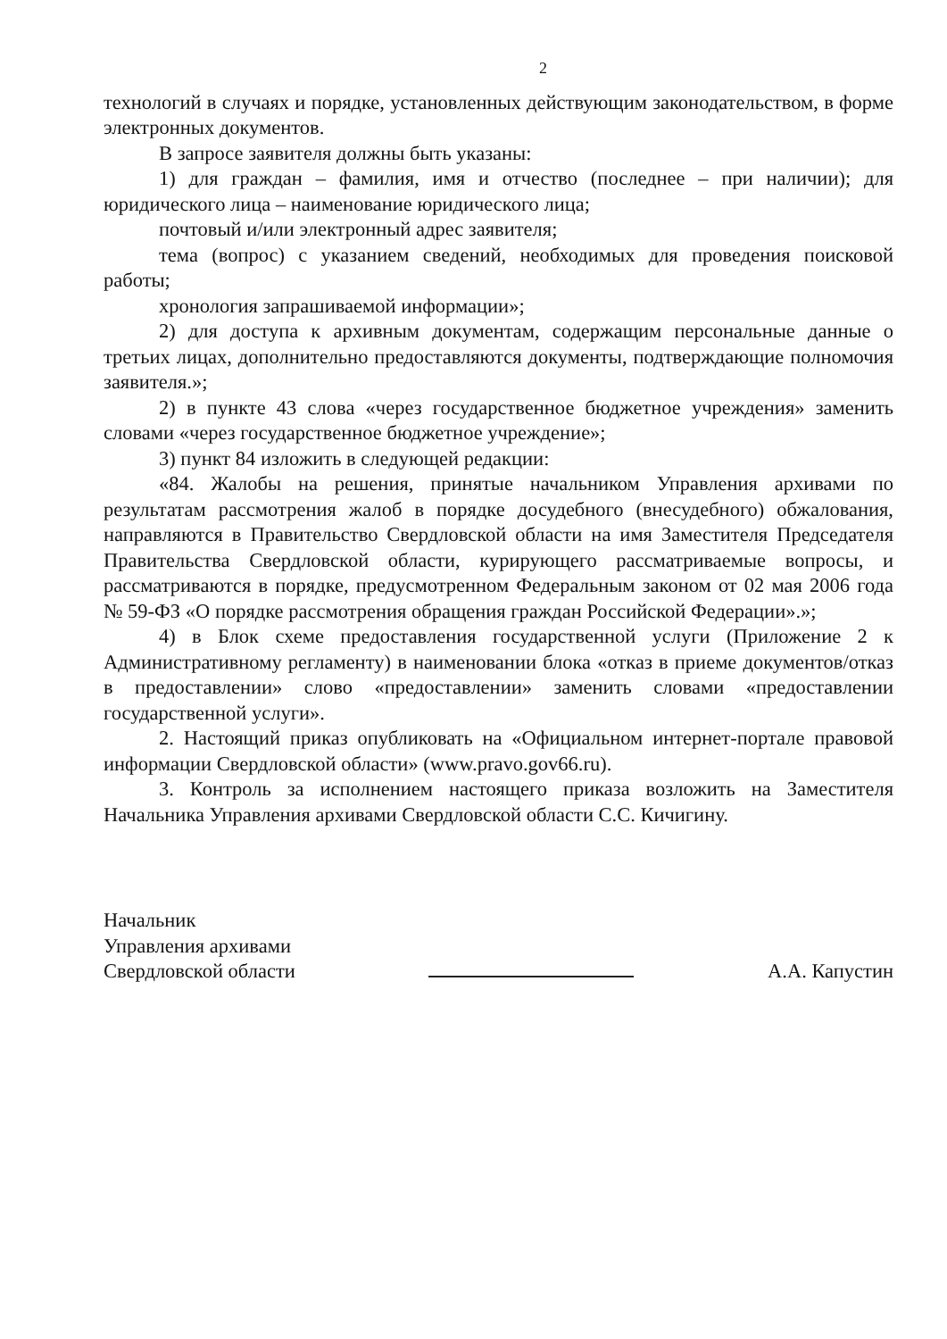2
технологий в случаях и порядке, установленных действующим законодательством, в форме электронных документов.
В запросе заявителя должны быть указаны:
1) для граждан – фамилия, имя и отчество (последнее – при наличии); для юридического лица – наименование юридического лица;
почтовый и/или электронный адрес заявителя;
тема (вопрос) с указанием сведений, необходимых для проведения поисковой работы;
хронология запрашиваемой информации»;
2) для доступа к архивным документам, содержащим персональные данные о третьих лицах, дополнительно предоставляются документы, подтверждающие полномочия заявителя.»;
2) в пункте 43 слова «через государственное бюджетное учреждения» заменить словами «через государственное бюджетное учреждение»;
3) пункт 84 изложить в следующей редакции:
«84. Жалобы на решения, принятые начальником Управления архивами по результатам рассмотрения жалоб в порядке досудебного (внесудебного) обжалования, направляются в Правительство Свердловской области на имя Заместителя Председателя Правительства Свердловской области, курирующего рассматриваемые вопросы, и рассматриваются в порядке, предусмотренном Федеральным законом от 02 мая 2006 года № 59-ФЗ «О порядке рассмотрения обращения граждан Российской Федерации».»;
4) в Блок схеме предоставления государственной услуги (Приложение 2 к Административному регламенту) в наименовании блока «отказ в приеме документов/отказ в предоставлении» слово «предоставлении» заменить словами «предоставлении государственной услуги».
2. Настоящий приказ опубликовать на «Официальном интернет-портале правовой информации Свердловской области» (www.pravo.gov66.ru).
3. Контроль за исполнением настоящего приказа возложить на Заместителя Начальника Управления архивами Свердловской области С.С. Кичигину.
Начальник
Управления архивами
Свердловской области
А.А. Капустин